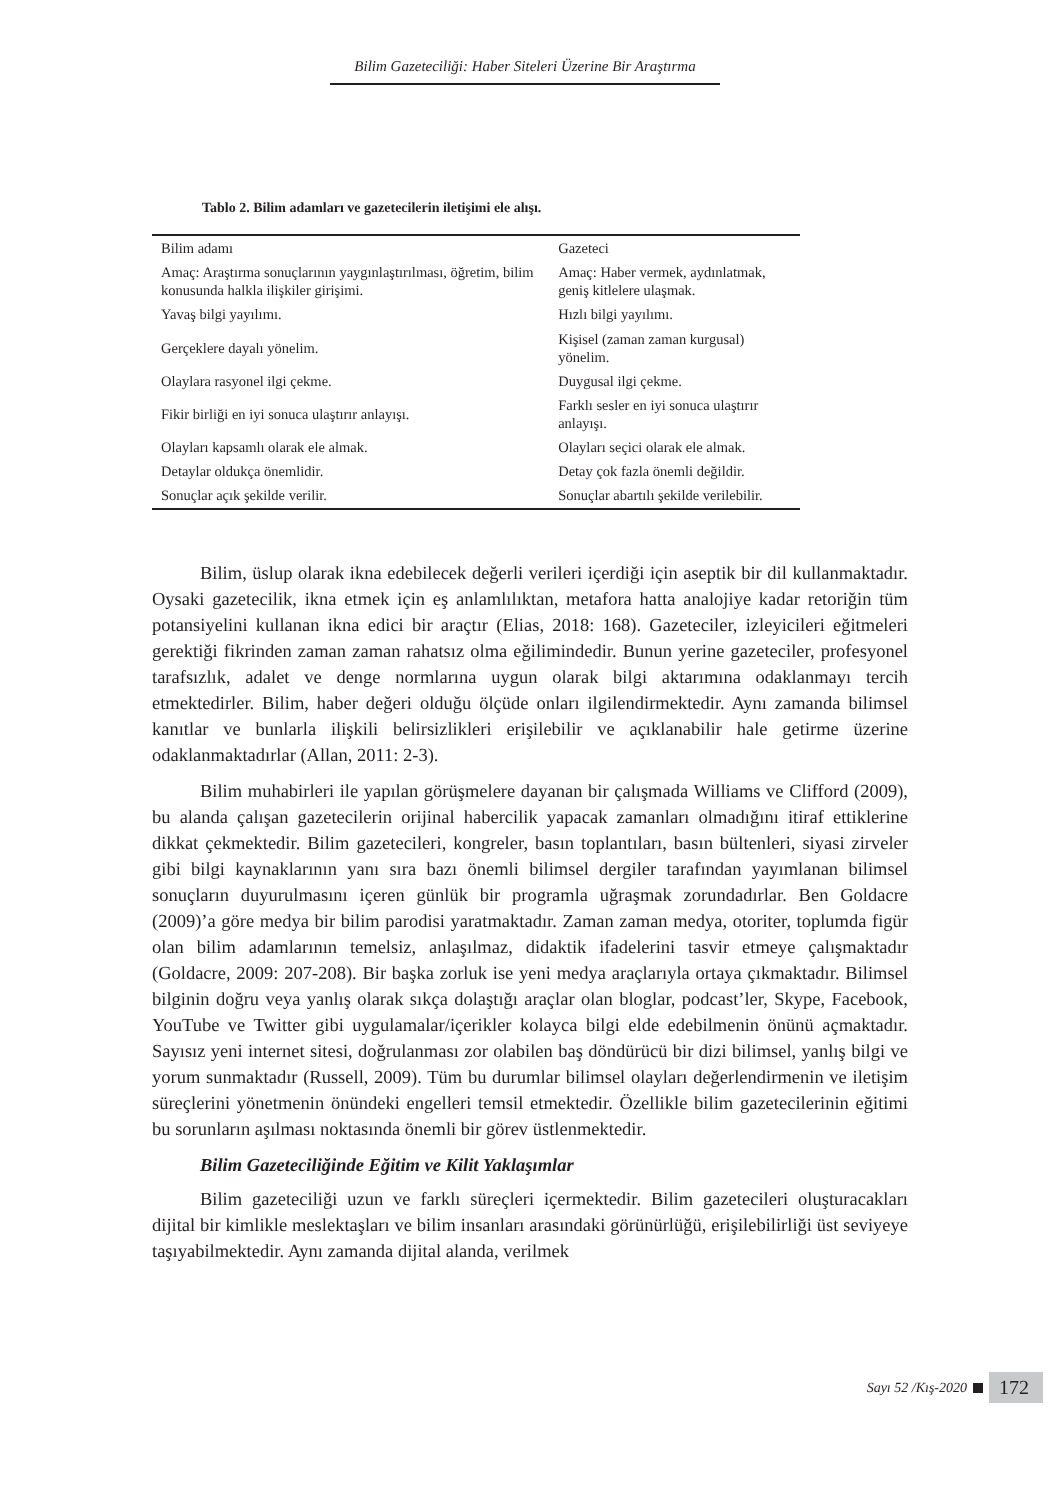Bilim Gazeteciliği: Haber Siteleri Üzerine Bir Araştırma
Tablo 2. Bilim adamları ve gazetecilerin iletişimi ele alışı.
| Bilim adamı | Gazeteci |
| --- | --- |
| Amaç: Araştırma sonuçlarının yaygınlaştırılması, öğretim, bilim konusunda halkla ilişkiler girişimi. | Amaç: Haber vermek, aydınlatmak, geniş kitlelere ulaşmak. |
| Yavaş bilgi yayılımı. | Hızlı bilgi yayılımı. |
| Gerçeklere dayalı yönelim. | Kişisel (zaman zaman kurgusal) yönelim. |
| Olaylara rasyonel ilgi çekme. | Duygusal ilgi çekme. |
| Fikir birliği en iyi sonuca ulaştırır anlayışı. | Farklı sesler en iyi sonuca ulaştırır anlayışı. |
| Olayları kapsamlı olarak ele almak. | Olayları seçici olarak ele almak. |
| Detaylar oldukça önemlidir. | Detay çok fazla önemli değildir. |
| Sonuçlar açık şekilde verilir. | Sonuçlar abartılı şekilde verilebilir. |
Bilim, üslup olarak ikna edebilecek değerli verileri içerdiği için aseptik bir dil kullanmaktadır. Oysaki gazetecilik, ikna etmek için eş anlamlılıktan, metafora hatta analojiye kadar retoriğin tüm potansiyelini kullanan ikna edici bir araçtır (Elias, 2018: 168). Gazeteciler, izleyicileri eğitmeleri gerektiği fikrinden zaman zaman rahatsız olma eğilimindedir. Bunun yerine gazeteciler, profesyonel tarafsızlık, adalet ve denge normlarına uygun olarak bilgi aktarımına odaklanmayı tercih etmektedirler. Bilim, haber değeri olduğu ölçüde onları ilgilendirmektedir. Aynı zamanda bilimsel kanıtlar ve bunlarla ilişkili belirsizlikleri erişilebilir ve açıklanabilir hale getirme üzerine odaklanmaktadırlar (Allan, 2011: 2-3).
Bilim muhabirleri ile yapılan görüşmelere dayanan bir çalışmada Williams ve Clifford (2009), bu alanda çalışan gazetecilerin orijinal habercilik yapacak zamanları olmadığını itiraf ettiklerine dikkat çekmektedir. Bilim gazetecileri, kongreler, basın toplantıları, basın bültenleri, siyasi zirveler gibi bilgi kaynaklarının yanı sıra bazı önemli bilimsel dergiler tarafından yayımlanan bilimsel sonuçların duyurulmasını içeren günlük bir programla uğraşmak zorundadırlar. Ben Goldacre (2009)’a göre medya bir bilim parodisi yaratmaktadır. Zaman zaman medya, otoriter, toplumda figür olan bilim adamlarının temelsiz, anlaşılmaz, didaktik ifadelerini tasvir etmeye çalışmaktadır (Goldacre, 2009: 207-208). Bir başka zorluk ise yeni medya araçlarıyla ortaya çıkmaktadır. Bilimsel bilginin doğru veya yanlış olarak sıkça dolaştığı araçlar olan bloglar, podcast’ler, Skype, Facebook, YouTube ve Twitter gibi uygulamalar/içerikler kolayca bilgi elde edebilmenin önünü açmaktadır. Sayısız yeni internet sitesi, doğrulanması zor olabilen baş döndürücü bir dizi bilimsel, yanlış bilgi ve yorum sunmaktadır (Russell, 2009). Tüm bu durumlar bilimsel olayları değerlendirmenin ve iletişim süreçlerini yönetmenin önündeki engelleri temsil etmektedir. Özellikle bilim gazetecilerinin eğitimi bu sorunların aşılması noktasında önemli bir görev üstlenmektedir.
Bilim Gazeteciliğinde Eğitim ve Kilit Yaklaşımlar
Bilim gazeteciliği uzun ve farklı süreçleri içermektedir. Bilim gazetecileri oluşturacakları dijital bir kimlikle meslektaşları ve bilim insanları arasındaki görünürlüğü, erişilebilirliği üst seviyeye taşıyabilmektedir. Aynı zamanda dijital alanda, verilmek
Sayı 52 /Kış-2020 172